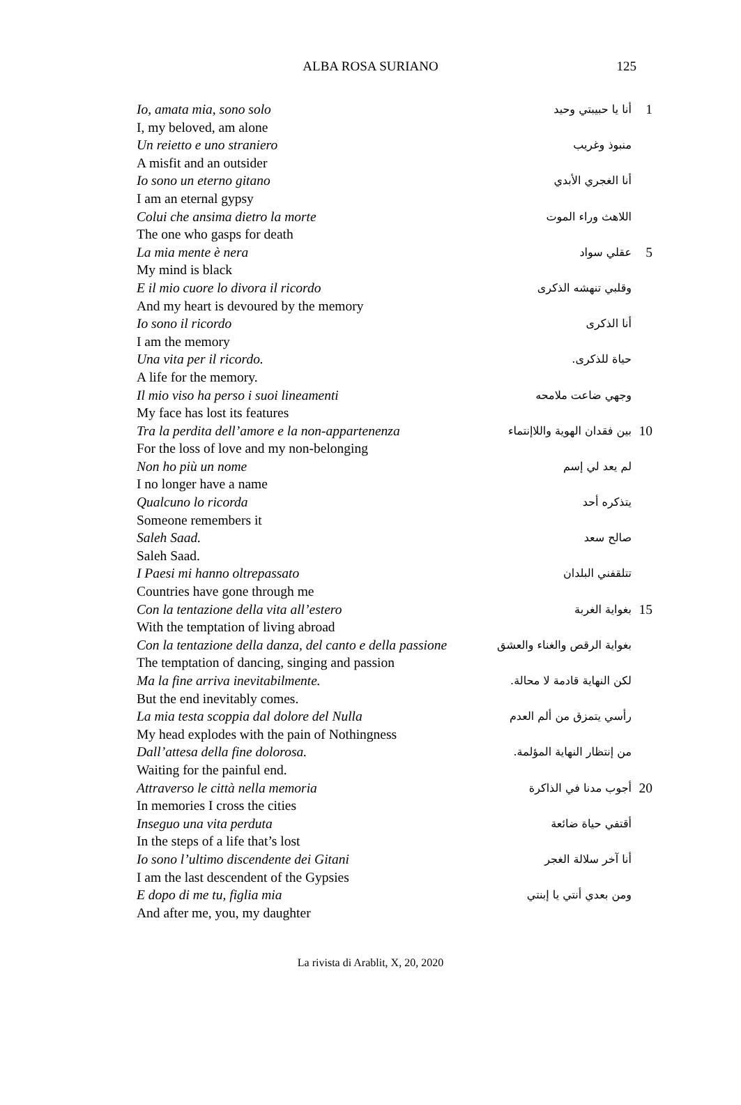ALBA ROSA SURIANO
125
| Io, amata mia, sono solo | أنا يا حبيبتي وحيد | 1 |
| I, my beloved, am alone | | |
| Un reietto e uno straniero | منبوذ وغريب | |
| A misfit and an outsider | | |
| Io sono un eterno gitano | أنا الغجري الأبدي | |
| I am an eternal gypsy | | |
| Colui che ansima dietro la morte | اللاهث وراء الموت | |
| The one who gasps for death | | |
| La mia mente è nera | عقلي سواد | 5 |
| My mind is black | | |
| E il mio cuore lo divora il ricordo | وقلبي تنهشه الذكرى | |
| And my heart is devoured by the memory | | |
| Io sono il ricordo | أنا الذكرى | |
| I am the memory | | |
| Una vita per il ricordo. | حياة للذكرى. | |
| A life for the memory. | | |
| Il mio viso ha perso i suoi lineamenti | وجهي ضاعت ملامحه | |
| My face has lost its features | | |
| Tra la perdita dell’amore e la non-appartenenza | بين فقدان الهوية واللاإنتماء | 10 |
| For the loss of love and my non-belonging | | |
| Non ho più un nome | لم يعد لي إسم | |
| I no longer have a name | | |
| Qualcuno lo ricorda | يتذكره أحد | |
| Someone remembers it | | |
| Saleh Saad. | صالح سعد | |
| Saleh Saad. | | |
| I Paesi mi hanno oltrepassato | تتلقفني البلدان | |
| Countries have gone through me | | |
| Con la tentazione della vita all’estero | بغواية الغربة | 15 |
| With the temptation of living abroad | | |
| Con la tentazione della danza, del canto e della passione | بغواية الرقص والغناء والعشق | |
| The temptation of dancing, singing and passion | | |
| Ma la fine arriva inevitabilmente. | لكن النهاية قادمة لا محالة. | |
| But the end inevitably comes. | | |
| La mia testa scoppia dal dolore del Nulla | رأسي يتمزق من ألم العدم | |
| My head explodes with the pain of Nothingness | | |
| Dall’attesa della fine dolorosa. | من إنتظار النهاية المؤلمة. | |
| Waiting for the painful end. | | |
| Attraverso le città nella memoria | أجوب مدنا في الذاكرة | 20 |
| In memories I cross the cities | | |
| Inseguo una vita perduta | أقتفي حياة ضائعة | |
| In the steps of a life that’s lost | | |
| Io sono l’ultimo discendente dei Gitani | أنا آخر سلالة الغجر | |
| I am the last descendent of the Gypsies | | |
| E dopo di me tu, figlia mia | ومن بعدي أنتي يا إبنتي | |
| And after me, you, my daughter | | |
La rivista di Arablit, X, 20, 2020